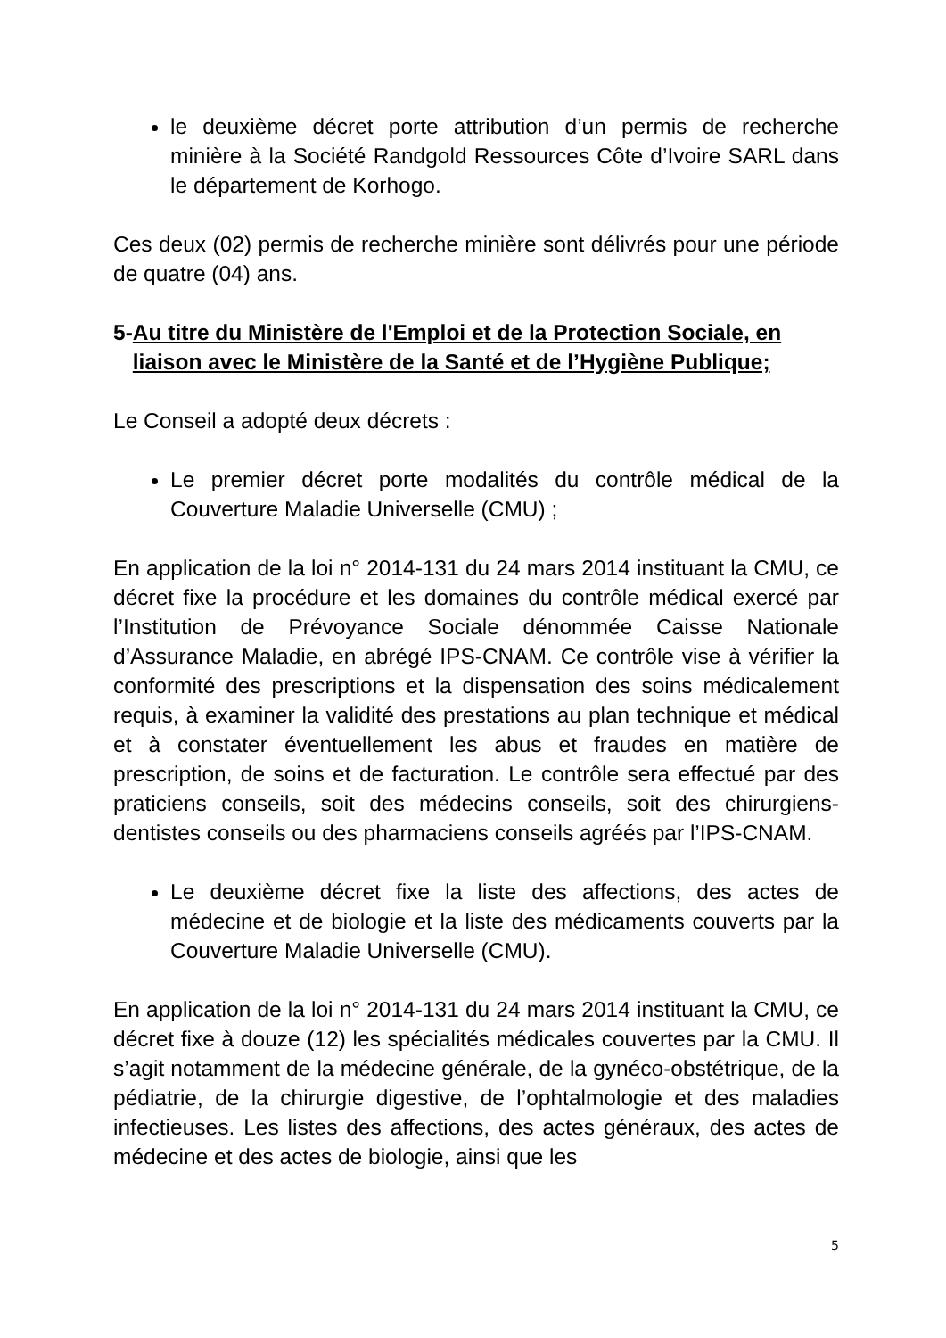le deuxième décret porte attribution d’un permis de recherche minière à la Société Randgold Ressources Côte d’Ivoire SARL dans le département de Korhogo.
Ces deux (02) permis de recherche minière sont délivrés pour une période de quatre (04) ans.
5- Au titre du Ministère de l'Emploi et de la Protection Sociale, en liaison avec le Ministère de la Santé et de l’Hygiène Publique;
Le Conseil a adopté deux décrets :
Le premier décret porte modalités du contrôle médical de la Couverture Maladie Universelle (CMU) ;
En application de la loi n° 2014-131 du 24 mars 2014 instituant la CMU, ce décret fixe la procédure et les domaines du contrôle médical exercé par l’Institution de Prévoyance Sociale dénommée Caisse Nationale d’Assurance Maladie, en abrégé IPS-CNAM. Ce contrôle vise à vérifier la conformité des prescriptions et la dispensation des soins médicalement requis, à examiner la validité des prestations au plan technique et médical et à constater éventuellement les abus et fraudes en matière de prescription, de soins et de facturation. Le contrôle sera effectué par des praticiens conseils, soit des médecins conseils, soit des chirurgiens-dentistes conseils ou des pharmaciens conseils agréés par l’IPS-CNAM.
Le deuxième décret fixe la liste des affections, des actes de médecine et de biologie et la liste des médicaments couverts par la Couverture Maladie Universelle (CMU).
En application de la loi n° 2014-131 du 24 mars 2014 instituant la CMU, ce décret fixe à douze (12) les spécialités médicales couvertes par la CMU. Il s’agit notamment de la médecine générale, de la gynéco-obstétrique, de la pédiatrie, de la chirurgie digestive, de l’ophtalmologie et des maladies infectieuses. Les listes des affections, des actes généraux, des actes de médecine et des actes de biologie, ainsi que les
5